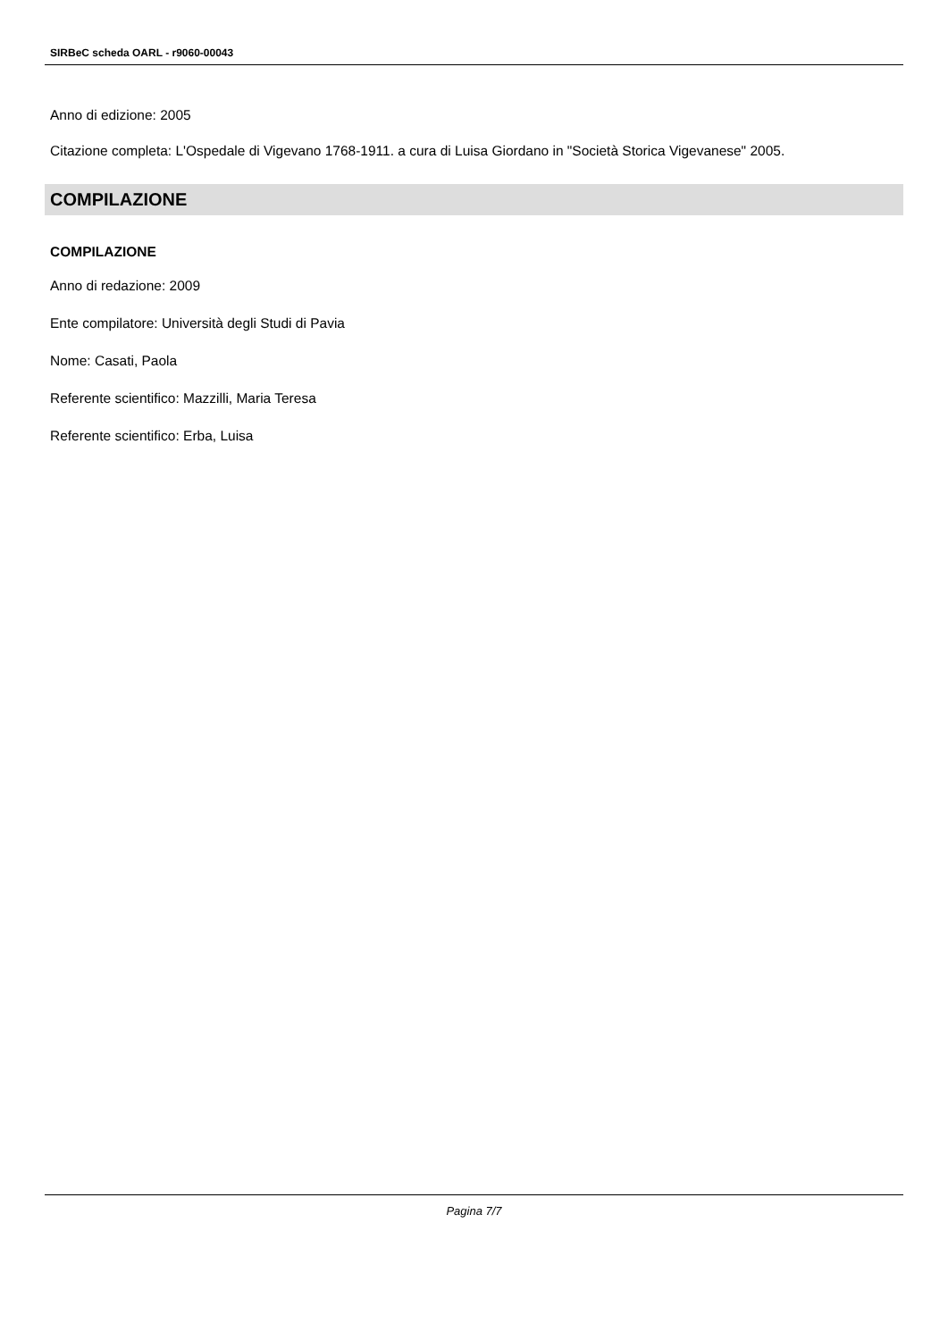SIRBeC scheda OARL - r9060-00043
Anno di edizione: 2005
Citazione completa: L'Ospedale di Vigevano 1768-1911. a cura di Luisa Giordano in "Società Storica Vigevanese" 2005.
COMPILAZIONE
COMPILAZIONE
Anno di redazione: 2009
Ente compilatore: Università degli Studi di Pavia
Nome: Casati, Paola
Referente scientifico: Mazzilli, Maria Teresa
Referente scientifico: Erba, Luisa
Pagina 7/7